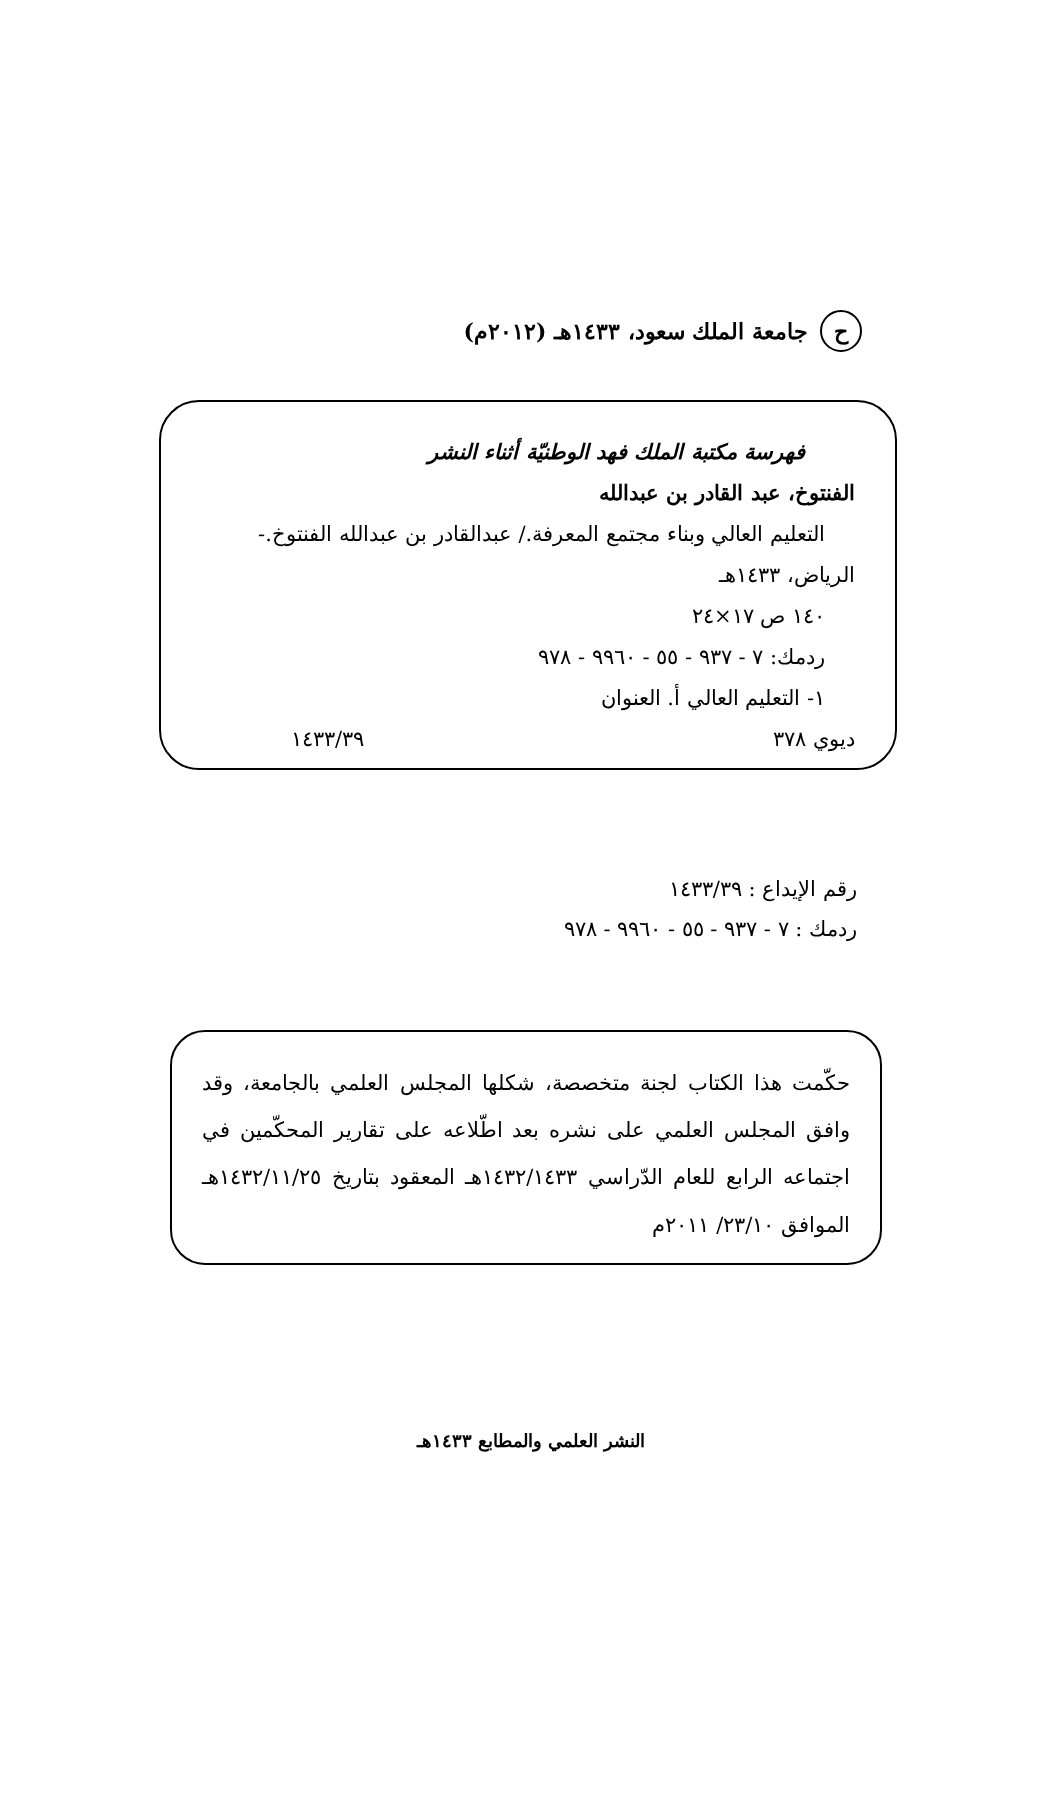حجامعة الملك سعود، ١٤٣٣هـ (٢٠١٢م)
فهرسة مكتبة الملك فهد الوطنيّة أثناء النشر
الفنتوخ، عبد القادر بن عبدالله
التعليم العالي وبناء مجتمع المعرفة./ عبدالقادر بن عبدالله الفنتوخ.-
الرياض، ١٤٣٣هـ
١٤٠ ص ١٧×٢٤
ردمك: ٧ - ٩٣٧ - ٥٥ - ٩٩٦٠ - ٩٧٨
١- التعليم العالي أ. العنوان
ديوي ٣٧٨ ١٤٣٣/٣٩
رقم الإيداع : ١٤٣٣/٣٩
ردمك : ٧ - ٩٣٧ - ٥٥ - ٩٩٦٠ - ٩٧٨
حكّمت هذا الكتاب لجنة متخصصة، شكلها المجلس العلمي بالجامعة، وقد وافق المجلس العلمي على نشره بعد اطّلاعه على تقارير المحكّمين في اجتماعه الرابع للعام الدّراسي ١٤٣٢/١٤٣٣هـ المعقود بتاريخ ١٤٣٢/١١/٢٥هـ الموافق ٢٣/١٠/ ٢٠١١م
النشر العلمي والمطابع ١٤٣٣هـ